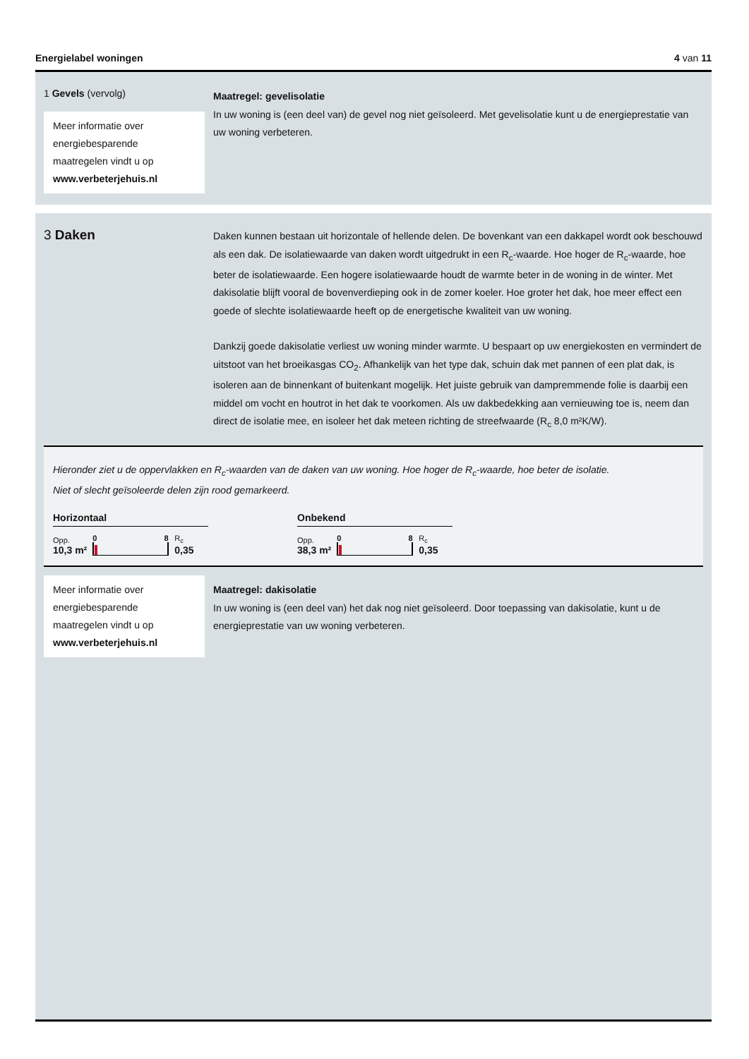Energielabel woningen 4 van 11
1 Gevels (vervolg)
Meer informatie over energiebesparende maatregelen vindt u op www.verbeterjehuis.nl
Maatregel: gevelisolatie
In uw woning is (een deel van) de gevel nog niet geïsoleerd. Met gevelisolatie kunt u de energieprestatie van uw woning verbeteren.
3 Daken
Daken kunnen bestaan uit horizontale of hellende delen. De bovenkant van een dakkapel wordt ook beschouwd als een dak. De isolatiewaarde van daken wordt uitgedrukt in een R<sub>c</sub>-waarde. Hoe hoger de R<sub>c</sub>-waarde, hoe beter de isolatiewaarde. Een hogere isolatiewaarde houdt de warmte beter in de woning in de winter. Met dakisolatie blijft vooral de bovenverdieping ook in de zomer koeler. Hoe groter het dak, hoe meer effect een goede of slechte isolatiewaarde heeft op de energetische kwaliteit van uw woning.
Dankzij goede dakisolatie verliest uw woning minder warmte. U bespaart op uw energiekosten en vermindert de uitstoot van het broeikasgas CO<sub>2</sub>. Afhankelijk van het type dak, schuin dak met pannen of een plat dak, is isoleren aan de binnenkant of buitenkant mogelijk. Het juiste gebruik van dampremmende folie is daarbij een middel om vocht en houtrot in het dak te voorkomen. Als uw dakbedekking aan vernieuwing toe is, neem dan direct de isolatie mee, en isoleer het dak meteen richting de streefwaarde (R<sub>c</sub> 8,0 m²K/W).
Hieronder ziet u de oppervlakken en R<sub>c</sub>-waarden van de daken van uw woning. Hoe hoger de R<sub>c</sub>-waarde, hoe beter de isolatie.
Niet of slecht geïsoleerde delen zijn rood gemarkeerd.
Horizontaal
Opp.
10,3 m²
0 8
R<sub>c</sub>
0,35
Onbekend
Opp.
38,3 m²
0 8
R<sub>c</sub>
0,35
Meer informatie over energiebesparende maatregelen vindt u op www.verbeterjehuis.nl
Maatregel: dakisolatie
In uw woning is (een deel van) het dak nog niet geïsoleerd. Door toepassing van dakisolatie, kunt u de energieprestatie van uw woning verbeteren.